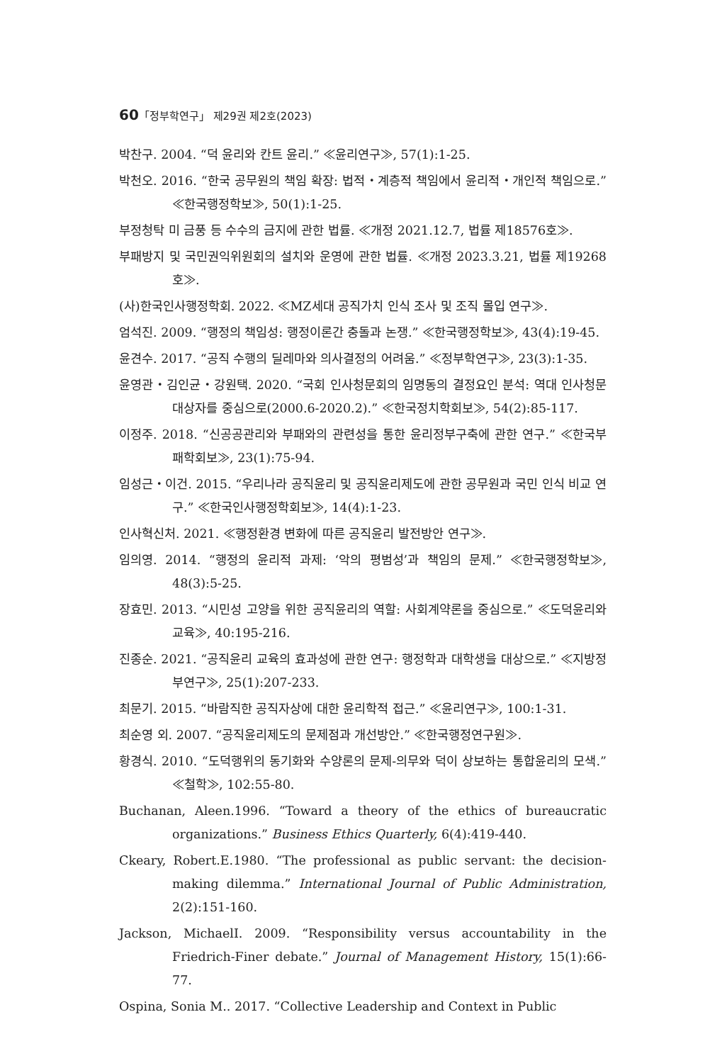60「정부학연구」 제29권 제2호(2023)
박찬구. 2004. “덕 윤리와 칸트 윤리.” ≪윤리연구≫, 57(1):1-25.
박천오. 2016. “한국 공무원의 책임 확장: 법적・계층적 책임에서 윤리적・개인적 책임으로.” ≪한국행정학보≫, 50(1):1-25.
부정청탁 미 금풍 등 수수의 금지에 관한 법률. ≪개정 2021.12.7, 법률 제18576호≫.
부패방지 및 국민권익위원회의 설치와 운영에 관한 법률. ≪개정 2023.3.21, 법률 제19268호≫.
(사)한국인사행정학회. 2022. ≪MZ세대 공직가치 인식 조사 및 조직 몰입 연구≫.
엄석진. 2009. “행정의 책임성: 행정이론간 충돌과 논쟁.” ≪한국행정학보≫, 43(4):19-45.
윤견수. 2017. “공직 수행의 딜레마와 의사결정의 어려움.” ≪정부학연구≫, 23(3):1-35.
윤영관・김인균・강원택. 2020. “국회 인사청문회의 임명동의 결정요인 분석: 역대 인사청문 대상자를 중심으로(2000.6-2020.2).” ≪한국정치학회보≫, 54(2):85-117.
이정주. 2018. “신공공관리와 부패와의 관련성을 통한 윤리정부구축에 관한 연구.” ≪한국부패학회보≫, 23(1):75-94.
임성근・이건. 2015. “우리나라 공직윤리 및 공직윤리제도에 관한 공무원과 국민 인식 비교 연구.” ≪한국인사행정학회보≫, 14(4):1-23.
인사혁신처. 2021. ≪행정환경 변화에 따른 공직윤리 발전방안 연구≫.
임의영. 2014. “행정의 윤리적 과제: ‘악의 평범성’과 책임의 문제.” ≪한국행정학보≫, 48(3):5-25.
장효민. 2013. “시민성 고양을 위한 공직윤리의 역할: 사회계약론을 중심으로.” ≪도덕윤리와교육≫, 40:195-216.
진종순. 2021. “공직윤리 교육의 효과성에 관한 연구: 행정학과 대학생을 대상으로.” ≪지방정부연구≫, 25(1):207-233.
최문기. 2015. “바람직한 공직자상에 대한 윤리학적 접근.” ≪윤리연구≫, 100:1-31.
최순영 외. 2007. “공직윤리제도의 문제점과 개선방안.” ≪한국행정연구원≫.
황경식. 2010. “도덕행위의 동기화와 수양론의 문제-의무와 덕이 상보하는 통합윤리의 모색.” ≪철학≫, 102:55-80.
Buchanan, Aleen.1996. “Toward a theory of the ethics of bureaucratic organizations.” Business Ethics Quarterly, 6(4):419-440.
Ckeary, Robert.E.1980. “The professional as public servant: the decision-making dilemma.” International Journal of Public Administration, 2(2):151-160.
Jackson, MichaelI. 2009. “Responsibility versus accountability in the Friedrich-Finer debate.” Journal of Management History, 15(1):66-77.
Ospina, Sonia M.. 2017. “Collective Leadership and Context in Public